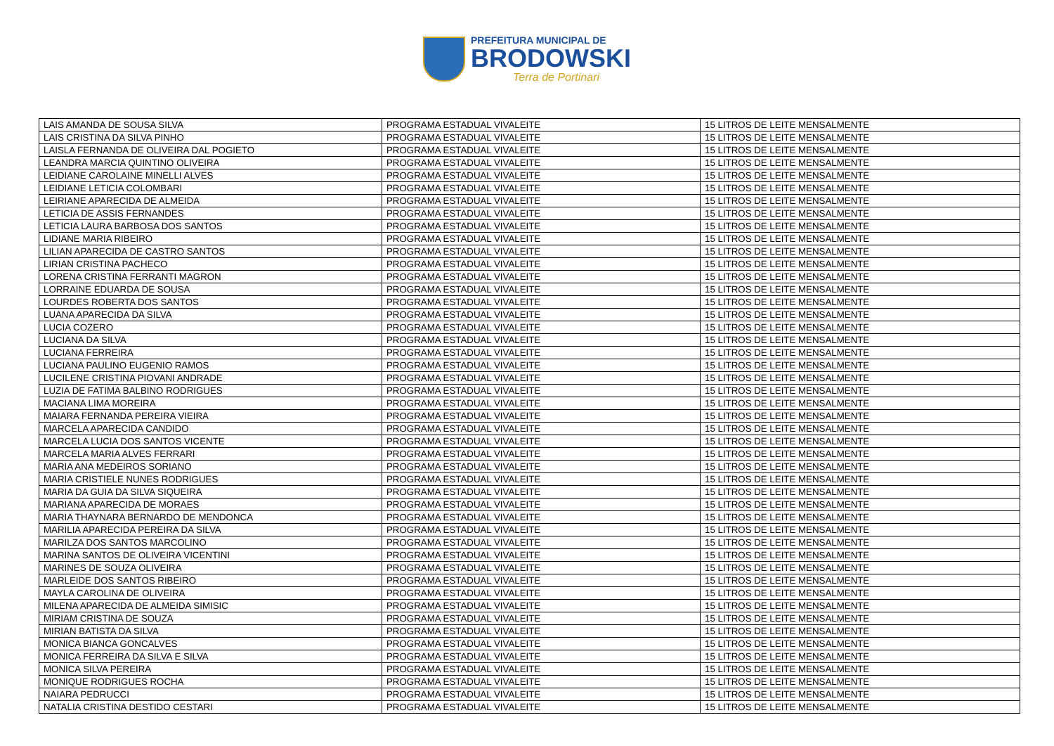PREFEITURA MUNICIPAL DE
BRODOWSKI
Terra de Portinari
| LAIS AMANDA DE SOUSA SILVA | PROGRAMA ESTADUAL VIVALEITE | 15 LITROS DE LEITE MENSALMENTE |
| LAIS CRISTINA DA SILVA PINHO | PROGRAMA ESTADUAL VIVALEITE | 15 LITROS DE LEITE MENSALMENTE |
| LAISLA FERNANDA DE OLIVEIRA DAL POGIETO | PROGRAMA ESTADUAL VIVALEITE | 15 LITROS DE LEITE MENSALMENTE |
| LEANDRA MARCIA QUINTINO OLIVEIRA | PROGRAMA ESTADUAL VIVALEITE | 15 LITROS DE LEITE MENSALMENTE |
| LEIDIANE CAROLAINE MINELLI ALVES | PROGRAMA ESTADUAL VIVALEITE | 15 LITROS DE LEITE MENSALMENTE |
| LEIDIANE LETICIA COLOMBARI | PROGRAMA ESTADUAL VIVALEITE | 15 LITROS DE LEITE MENSALMENTE |
| LEIRIANE APARECIDA DE ALMEIDA | PROGRAMA ESTADUAL VIVALEITE | 15 LITROS DE LEITE MENSALMENTE |
| LETICIA DE ASSIS FERNANDES | PROGRAMA ESTADUAL VIVALEITE | 15 LITROS DE LEITE MENSALMENTE |
| LETICIA LAURA BARBOSA DOS SANTOS | PROGRAMA ESTADUAL VIVALEITE | 15 LITROS DE LEITE MENSALMENTE |
| LIDIANE MARIA RIBEIRO | PROGRAMA ESTADUAL VIVALEITE | 15 LITROS DE LEITE MENSALMENTE |
| LILIAN APARECIDA DE CASTRO SANTOS | PROGRAMA ESTADUAL VIVALEITE | 15 LITROS DE LEITE MENSALMENTE |
| LIRIAN CRISTINA PACHECO | PROGRAMA ESTADUAL VIVALEITE | 15 LITROS DE LEITE MENSALMENTE |
| LORENA CRISTINA FERRANTI MAGRON | PROGRAMA ESTADUAL VIVALEITE | 15 LITROS DE LEITE MENSALMENTE |
| LORRAINE EDUARDA DE SOUSA | PROGRAMA ESTADUAL VIVALEITE | 15 LITROS DE LEITE MENSALMENTE |
| LOURDES ROBERTA DOS SANTOS | PROGRAMA ESTADUAL VIVALEITE | 15 LITROS DE LEITE MENSALMENTE |
| LUANA APARECIDA DA SILVA | PROGRAMA ESTADUAL VIVALEITE | 15 LITROS DE LEITE MENSALMENTE |
| LUCIA COZERO | PROGRAMA ESTADUAL VIVALEITE | 15 LITROS DE LEITE MENSALMENTE |
| LUCIANA DA SILVA | PROGRAMA ESTADUAL VIVALEITE | 15 LITROS DE LEITE MENSALMENTE |
| LUCIANA FERREIRA | PROGRAMA ESTADUAL VIVALEITE | 15 LITROS DE LEITE MENSALMENTE |
| LUCIANA PAULINO EUGENIO RAMOS | PROGRAMA ESTADUAL VIVALEITE | 15 LITROS DE LEITE MENSALMENTE |
| LUCILENE CRISTINA PIOVANI ANDRADE | PROGRAMA ESTADUAL VIVALEITE | 15 LITROS DE LEITE MENSALMENTE |
| LUZIA DE FATIMA BALBINO RODRIGUES | PROGRAMA ESTADUAL VIVALEITE | 15 LITROS DE LEITE MENSALMENTE |
| MACIANA LIMA MOREIRA | PROGRAMA ESTADUAL VIVALEITE | 15 LITROS DE LEITE MENSALMENTE |
| MAIARA FERNANDA PEREIRA VIEIRA | PROGRAMA ESTADUAL VIVALEITE | 15 LITROS DE LEITE MENSALMENTE |
| MARCELA APARECIDA CANDIDO | PROGRAMA ESTADUAL VIVALEITE | 15 LITROS DE LEITE MENSALMENTE |
| MARCELA LUCIA DOS SANTOS VICENTE | PROGRAMA ESTADUAL VIVALEITE | 15 LITROS DE LEITE MENSALMENTE |
| MARCELA MARIA ALVES FERRARI | PROGRAMA ESTADUAL VIVALEITE | 15 LITROS DE LEITE MENSALMENTE |
| MARIA ANA MEDEIROS SORIANO | PROGRAMA ESTADUAL VIVALEITE | 15 LITROS DE LEITE MENSALMENTE |
| MARIA CRISTIELE NUNES RODRIGUES | PROGRAMA ESTADUAL VIVALEITE | 15 LITROS DE LEITE MENSALMENTE |
| MARIA DA GUIA DA SILVA SIQUEIRA | PROGRAMA ESTADUAL VIVALEITE | 15 LITROS DE LEITE MENSALMENTE |
| MARIANA APARECIDA DE MORAES | PROGRAMA ESTADUAL VIVALEITE | 15 LITROS DE LEITE MENSALMENTE |
| MARIA THAYNARA BERNARDO DE MENDONCA | PROGRAMA ESTADUAL VIVALEITE | 15 LITROS DE LEITE MENSALMENTE |
| MARILIA APARECIDA PEREIRA DA SILVA | PROGRAMA ESTADUAL VIVALEITE | 15 LITROS DE LEITE MENSALMENTE |
| MARILZA DOS SANTOS MARCOLINO | PROGRAMA ESTADUAL VIVALEITE | 15 LITROS DE LEITE MENSALMENTE |
| MARINA SANTOS DE OLIVEIRA VICENTINI | PROGRAMA ESTADUAL VIVALEITE | 15 LITROS DE LEITE MENSALMENTE |
| MARINES DE SOUZA OLIVEIRA | PROGRAMA ESTADUAL VIVALEITE | 15 LITROS DE LEITE MENSALMENTE |
| MARLEIDE DOS SANTOS RIBEIRO | PROGRAMA ESTADUAL VIVALEITE | 15 LITROS DE LEITE MENSALMENTE |
| MAYLA CAROLINA DE OLIVEIRA | PROGRAMA ESTADUAL VIVALEITE | 15 LITROS DE LEITE MENSALMENTE |
| MILENA APARECIDA DE ALMEIDA SIMISIC | PROGRAMA ESTADUAL VIVALEITE | 15 LITROS DE LEITE MENSALMENTE |
| MIRIAM CRISTINA DE SOUZA | PROGRAMA ESTADUAL VIVALEITE | 15 LITROS DE LEITE MENSALMENTE |
| MIRIAN BATISTA DA SILVA | PROGRAMA ESTADUAL VIVALEITE | 15 LITROS DE LEITE MENSALMENTE |
| MONICA BIANCA GONCALVES | PROGRAMA ESTADUAL VIVALEITE | 15 LITROS DE LEITE MENSALMENTE |
| MONICA FERREIRA DA SILVA E SILVA | PROGRAMA ESTADUAL VIVALEITE | 15 LITROS DE LEITE MENSALMENTE |
| MONICA SILVA PEREIRA | PROGRAMA ESTADUAL VIVALEITE | 15 LITROS DE LEITE MENSALMENTE |
| MONIQUE RODRIGUES ROCHA | PROGRAMA ESTADUAL VIVALEITE | 15 LITROS DE LEITE MENSALMENTE |
| NAIARA PEDRUCCI | PROGRAMA ESTADUAL VIVALEITE | 15 LITROS DE LEITE MENSALMENTE |
| NATALIA CRISTINA DESTIDO CESTARI | PROGRAMA ESTADUAL VIVALEITE | 15 LITROS DE LEITE MENSALMENTE |